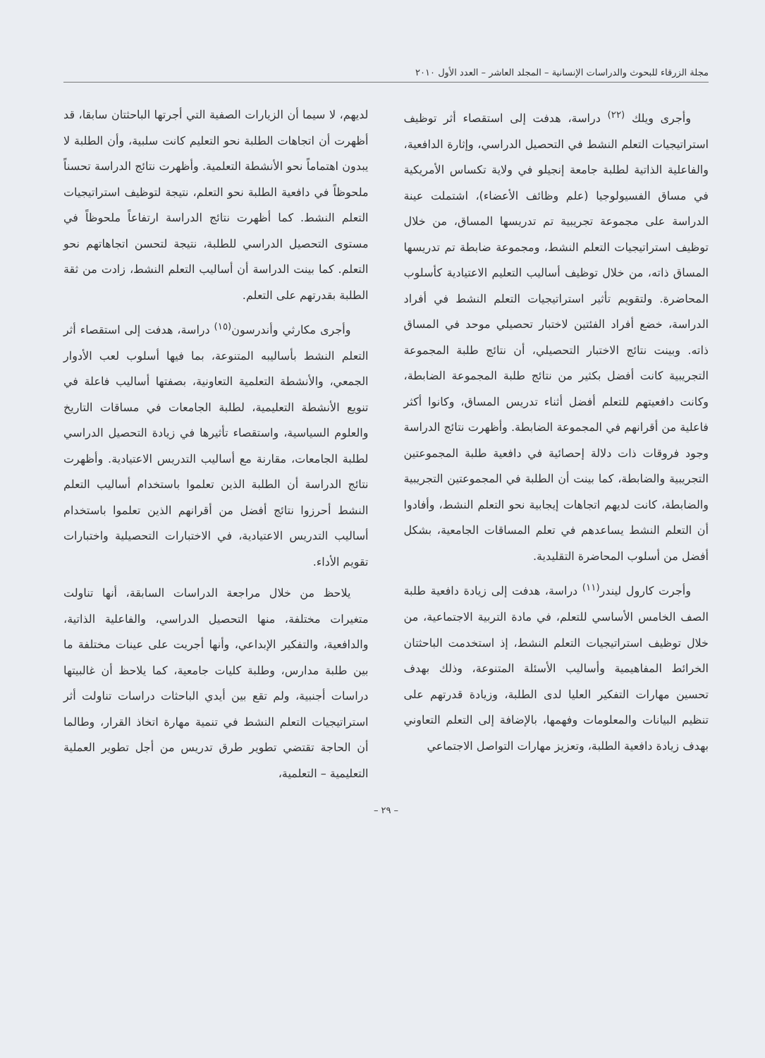مجلة الزرقاء للبحوث والدراسات الإنسانية – المجلد العاشر – العدد الأول ٢٠١٠
وأجرى ويلك <sup>(٢٢)</sup> دراسة، هدفت إلى استقصاء أثر توظيف استراتيجيات التعلم النشط في التحصيل الدراسي، وإثارة الدافعية، والفاعلية الذاتية لطلبة جامعة إنجيلو في ولاية تكساس الأمريكية في مساق الفسيولوجيا (علم وظائف الأعضاء)، اشتملت عينة الدراسة على مجموعة تجريبية تم تدريسها المساق، من خلال توظيف استراتيجيات التعلم النشط، ومجموعة ضابطة تم تدريسها المساق ذاته، من خلال توظيف أساليب التعليم الاعتيادية كأسلوب المحاضرة. ولتقويم تأثير استراتيجيات التعلم النشط في أفراد الدراسة، خضع أفراد الفئتين لاختبار تحصيلي موحد في المساق ذاته. وبينت نتائج الاختبار التحصيلي، أن نتائج طلبة المجموعة التجريبية كانت أفضل بكثير من نتائج طلبة المجموعة الضابطة، وكانت دافعيتهم للتعلم أفضل أثناء تدريس المساق، وكانوا أكثر فاعلية من أقرانهم في المجموعة الضابطة. وأظهرت نتائج الدراسة وجود فروقات ذات دلالة إحصائية في دافعية طلبة المجموعتين التجريبية والضابطة، كما بينت أن الطلبة في المجموعتين التجريبية والضابطة، كانت لديهم اتجاهات إيجابية نحو التعلم النشط، وأفادوا أن التعلم النشط يساعدهم في تعلم المساقات الجامعية، بشكل أفضل من أسلوب المحاضرة التقليدية.
وأجرت كارول ليندر<sup>(١١)</sup> دراسة، هدفت إلى زيادة دافعية طلبة الصف الخامس الأساسي للتعلم، في مادة التربية الاجتماعية، من خلال توظيف استراتيجيات التعلم النشط، إذ استخدمت الباحثتان الخرائط المفاهيمية وأساليب الأسئلة المتنوعة، وذلك بهدف تحسين مهارات التفكير العليا لدى الطلبة، وزيادة قدرتهم على تنظيم البيانات والمعلومات وفهمها، بالإضافة إلى التعلم التعاوني بهدف زيادة دافعية الطلبة، وتعزيز مهارات التواصل الاجتماعي
لديهم، لا سيما أن الزيارات الصفية التي أجرتها الباحثتان سابقا، قد أظهرت أن اتجاهات الطلبة نحو التعليم كانت سلبية، وأن الطلبة لا يبدون اهتماماً نحو الأنشطة التعلمية. وأظهرت نتائج الدراسة تحسناً ملحوظاً في دافعية الطلبة نحو التعلم، نتيجة لتوظيف استراتيجيات التعلم النشط. كما أظهرت نتائج الدراسة ارتفاعاً ملحوظاً في مستوى التحصيل الدراسي للطلبة، نتيجة لتحسن اتجاهاتهم نحو التعلم. كما بينت الدراسة أن أساليب التعلم النشط، زادت من ثقة الطلبة بقدرتهم على التعلم.
وأجرى مكارثي وأندرسون<sup>(١٥)</sup> دراسة، هدفت إلى استقصاء أثر التعلم النشط بأساليبه المتنوعة، بما فيها أسلوب لعب الأدوار الجمعي، والأنشطة التعلمية التعاونية، بصفتها أساليب فاعلة في تنويع الأنشطة التعليمية، لطلبة الجامعات في مساقات التاريخ والعلوم السياسية، واستقصاء تأثيرها في زيادة التحصيل الدراسي لطلبة الجامعات، مقارنة مع أساليب التدريس الاعتيادية. وأظهرت نتائج الدراسة أن الطلبة الذين تعلموا باستخدام أساليب التعلم النشط أحرزوا نتائج أفضل من أقرانهم الذين تعلموا باستخدام أساليب التدريس الاعتيادية، في الاختبارات التحصيلية واختبارات تقويم الأداء.
يلاحظ من خلال مراجعة الدراسات السابقة، أنها تناولت متغيرات مختلفة، منها التحصيل الدراسي، والفاعلية الذاتية، والدافعية، والتفكير الإبداعي، وأنها أجريت على عينات مختلفة ما بين طلبة مدارس، وطلبة كليات جامعية، كما يلاحظ أن غالبيتها دراسات أجنبية، ولم تقع بين أيدي الباحثات دراسات تناولت أثر استراتيجيات التعلم النشط في تنمية مهارة اتخاذ القرار، وطالما أن الحاجة تقتضي تطوير طرق تدريس من أجل تطوير العملية التعليمية – التعلمية،
– ٢٩ –